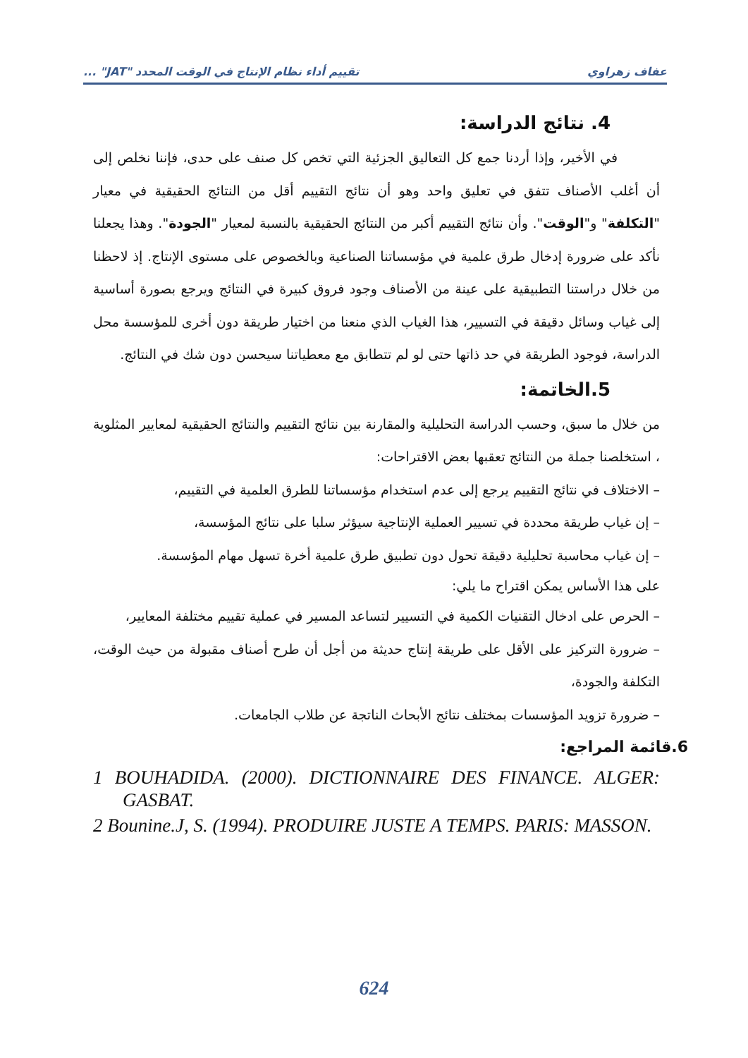عفاف زهراوي تقييم أداء نظام الإنتاج في الوقت المحدد "JAT" ...
4. نتائج الدراسة:
في الأخير، وإذا أردنا جمع كل التعاليق الجزئية التي تخص كل صنف على حدى، فإننا نخلص إلى أن أغلب الأصناف تتفق في تعليق واحد وهو أن نتائج التقييم أقل من النتائج الحقيقية في معيار "التكلفة" و"الوقت". وأن نتائج التقييم أكبر من النتائج الحقيقية بالنسبة لمعيار "الجودة". وهذا يجعلنا نأكد على ضرورة إدخال طرق علمية في مؤسساتنا الصناعية وبالخصوص على مستوى الإنتاج. إذ لاحظنا من خلال دراستنا التطبيقية على عينة من الأصناف وجود فروق كبيرة في النتائج ويرجع بصورة أساسية إلى غياب وسائل دقيقة في التسيير، هذا الغياب الذي منعنا من اختيار طريقة دون أخرى للمؤسسة محل الدراسة، فوجود الطريقة في حد ذاتها حتى لو لم تتطابق مع معطياتنا سيحسن دون شك في النتائج.
5.الخاتمة:
من خلال ما سبق، وحسب الدراسة التحليلية والمقارنة بين نتائج التقييم والنتائج الحقيقية لمعايير المثلوية ، استخلصنا جملة من النتائج تعقبها بعض الاقتراحات:
– الاختلاف في نتائج التقييم يرجع إلى عدم استخدام مؤسساتنا للطرق العلمية في التقييم،
– إن غياب طريقة محددة في تسيير العملية الإنتاجية سيؤثر سلبا على نتائج المؤسسة،
– إن غياب محاسبة تحليلية دقيقة تحول دون تطبيق طرق علمية أخرة تسهل مهام المؤسسة.
على هذا الأساس يمكن اقتراح ما يلي:
– الحرص على ادخال التقنيات الكمية في التسيير لتساعد المسير في عملية تقييم مختلفة المعايير،
– ضرورة التركيز على الأقل على طريقة إنتاج حديثة من أجل أن طرح أصناف مقبولة من حيث الوقت، التكلفة والجودة،
– ضرورة تزويد المؤسسات بمختلف نتائج الأبحاث الناتجة عن طلاب الجامعات.
6.قائمة المراجع:
1 BOUHADIDA. (2000). DICTIONNAIRE DES FINANCE. ALGER: GASBAT.
2 Bounine.J, S. (1994). PRODUIRE JUSTE A TEMPS. PARIS: MASSON.
624